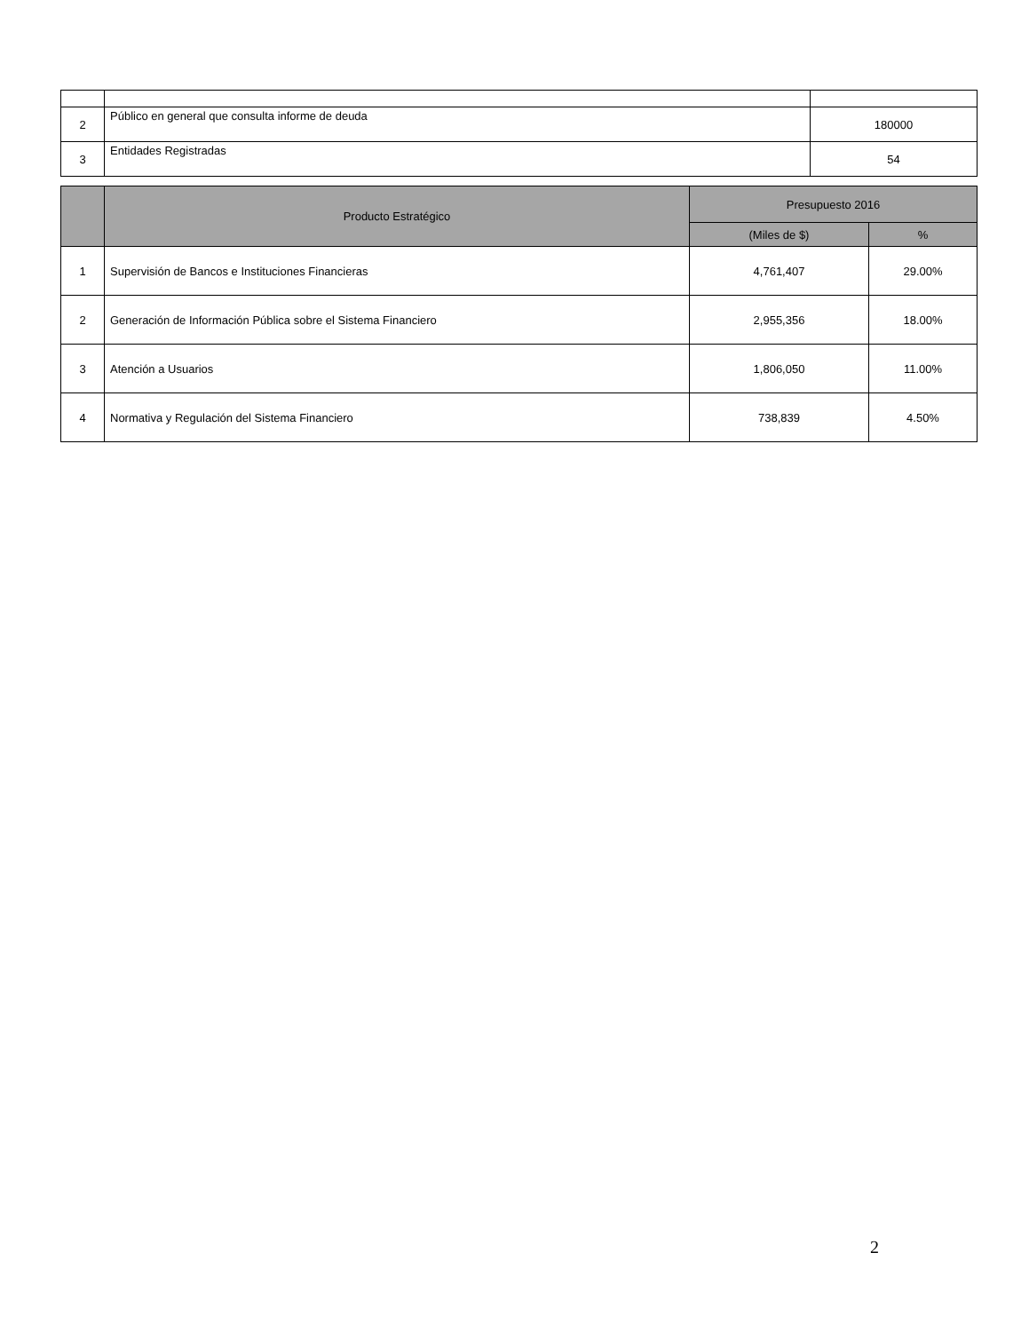| 2 | Público en general que consulta informe de deuda | 180000 |
| 3 | Entidades Registradas | 54 |
| | Producto Estratégico | Presupuesto 2016 | |
| --- | --- | --- | --- |
| | | (Miles de $) | % |
| 1 | Supervisión de Bancos e Instituciones Financieras | 4,761,407 | 29.00% |
| 2 | Generación de Información Pública sobre el Sistema Financiero | 2,955,356 | 18.00% |
| 3 | Atención a Usuarios | 1,806,050 | 11.00% |
| 4 | Normativa y Regulación del Sistema Financiero | 738,839 | 4.50% |
2